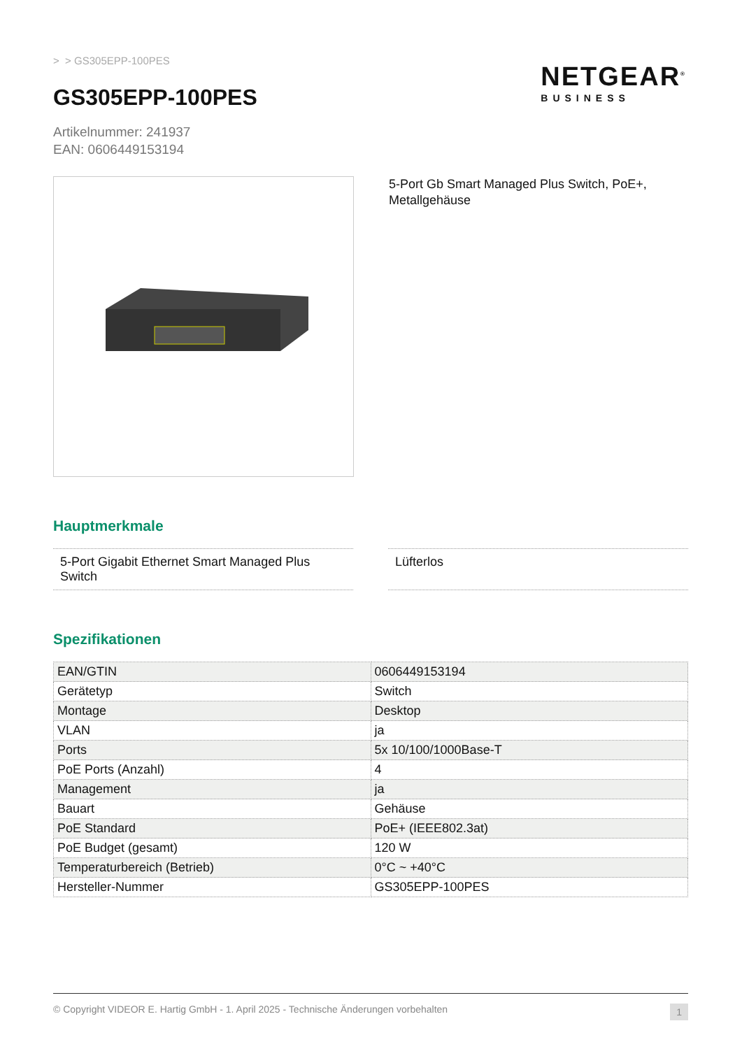> > GS305EPP-100PES
GS305EPP-100PES
Artikelnummer: 241937
EAN: 0606449153194
5-Port Gb Smart Managed Plus Switch, PoE+, Metallgehäuse
Hauptmerkmale
5-Port Gigabit Ethernet Smart Managed Plus Switch
Lüfterlos
Spezifikationen
| EAN/GTIN | 0606449153194 |
| Gerätetyp | Switch |
| Montage | Desktop |
| VLAN | ja |
| Ports | 5x 10/100/1000Base-T |
| PoE Ports (Anzahl) | 4 |
| Management | ja |
| Bauart | Gehäuse |
| PoE Standard | PoE+ (IEEE802.3at) |
| PoE Budget (gesamt) | 120 W |
| Temperaturbereich (Betrieb) | 0°C ~ +40°C |
| Hersteller-Nummer | GS305EPP-100PES |
© Copyright VIDEOR E. Hartig GmbH - 1. April 2025 - Technische Änderungen vorbehalten 1
NETGEAR<sup>®</sup>
BUSINESS